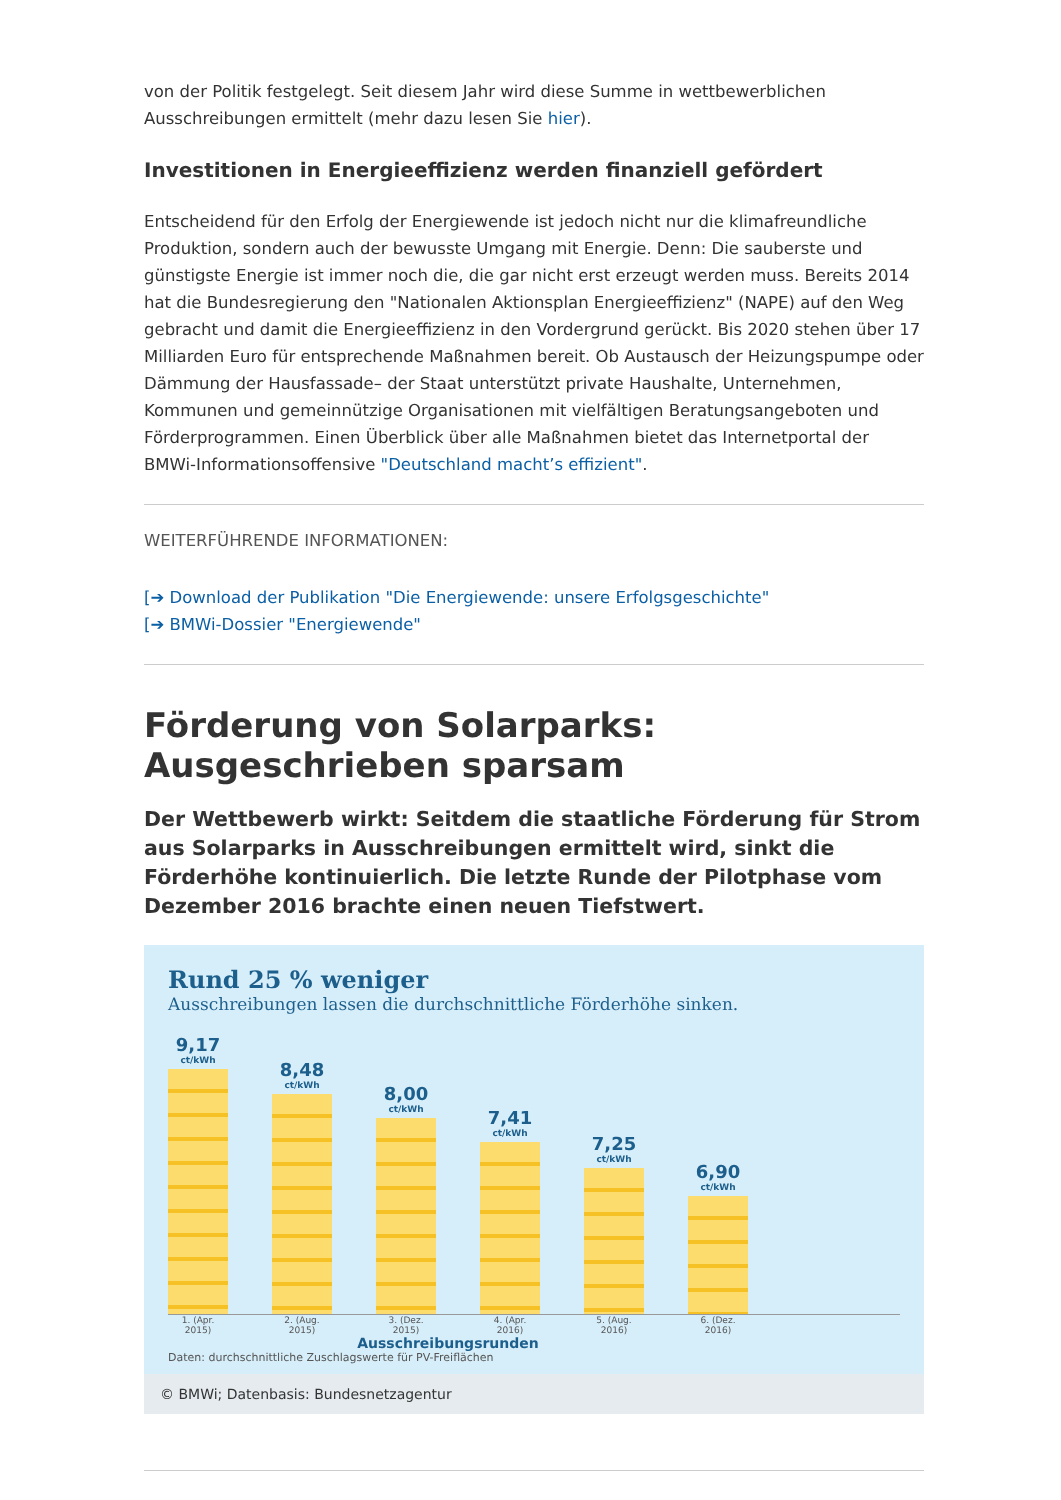von der Politik festgelegt. Seit diesem Jahr wird diese Summe in wettbewerblichen Ausschreibungen ermittelt (mehr dazu lesen Sie hier).
Investitionen in Energieeffizienz werden finanziell gefördert
Entscheidend für den Erfolg der Energiewende ist jedoch nicht nur die klimafreundliche Produktion, sondern auch der bewusste Umgang mit Energie. Denn: Die sauberste und günstigste Energie ist immer noch die, die gar nicht erst erzeugt werden muss. Bereits 2014 hat die Bundesregierung den "Nationalen Aktionsplan Energieeffizienz" (NAPE) auf den Weg gebracht und damit die Energieeffizienz in den Vordergrund gerückt. Bis 2020 stehen über 17 Milliarden Euro für entsprechende Maßnahmen bereit. Ob Austausch der Heizungspumpe oder Dämmung der Hausfassade– der Staat unterstützt private Haushalte, Unternehmen, Kommunen und gemeinnützige Organisationen mit vielfältigen Beratungsangeboten und Förderprogrammen. Einen Überblick über alle Maßnahmen bietet das Internetportal der BMWi-Informationsoffensive "Deutschland macht’s effizient".
WEITERFÜHRENDE INFORMATIONEN:
[➔ Download der Publikation "Die Energiewende: unsere Erfolgsgeschichte"
[➔ BMWi-Dossier "Energiewende"
Förderung von Solarparks: Ausgeschrieben sparsam
Der Wettbewerb wirkt: Seitdem die staatliche Förderung für Strom aus Solarparks in Ausschreibungen ermittelt wird, sinkt die Förderhöhe kontinuierlich. Die letzte Runde der Pilotphase vom Dezember 2016 brachte einen neuen Tiefstwert.
Rund 25 % weniger
Ausschreibungen lassen die durchschnittliche Förderhöhe sinken.
9,17
ct/kWh
8,48
ct/kWh
8,00
ct/kWh
7,41
ct/kWh
7,25
ct/kWh
6,90
ct/kWh
1. (Apr. 2015) 2. (Aug. 2015) 3. (Dez. 2015) 4. (Apr. 2016) 5. (Aug. 2016) 6. (Dez. 2016)
Ausschreibungsrunden
Daten: durchschnittliche Zuschlagswerte für PV-Freiflächen
© BMWi; Datenbasis: Bundesnetzagentur